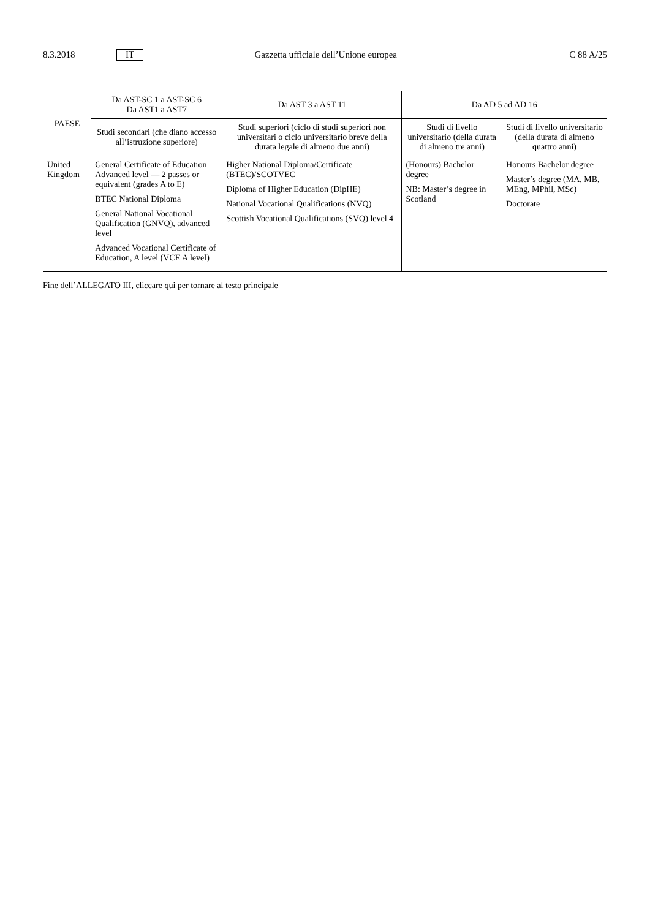8.3.2018 IT Gazzetta ufficiale dell’Unione europea C 88 A/25
| PAESE | Da AST-SC 1 a AST-SC 6 Da AST1 a AST7 | Da AST 3 a AST 11 | Da AD 5 ad AD 16 | |
| --- | --- | --- | --- | --- |
| | Studi secondari (che diano accesso all’istruzione superiore) | Studi superiori (ciclo di studi superiori non universitari o ciclo universitario breve della durata legale di almeno due anni) | Studi di livello universitario (della durata di almeno tre anni) | Studi di livello universitario (della durata di almeno quattro anni) |
| United Kingdom | General Certificate of Education Advanced level — 2 passes or equivalent (grades A to E) BTEC National Diploma General National Vocational Qualification (GNVQ), advanced level Advanced Vocational Certificate of Education, A level (VCE A level) | Higher National Diploma/Certificate (BTEC)/SCOTVEC Diploma of Higher Education (DipHE) National Vocational Qualifications (NVQ) Scottish Vocational Qualifications (SVQ) level 4 | (Honours) Bachelor degree NB: Master’s degree in Scotland | Honours Bachelor degree Master’s degree (MA, MB, MEng, MPhil, MSc) Doctorate |
Fine dell’ALLEGATO III, cliccare qui per tornare al testo principale